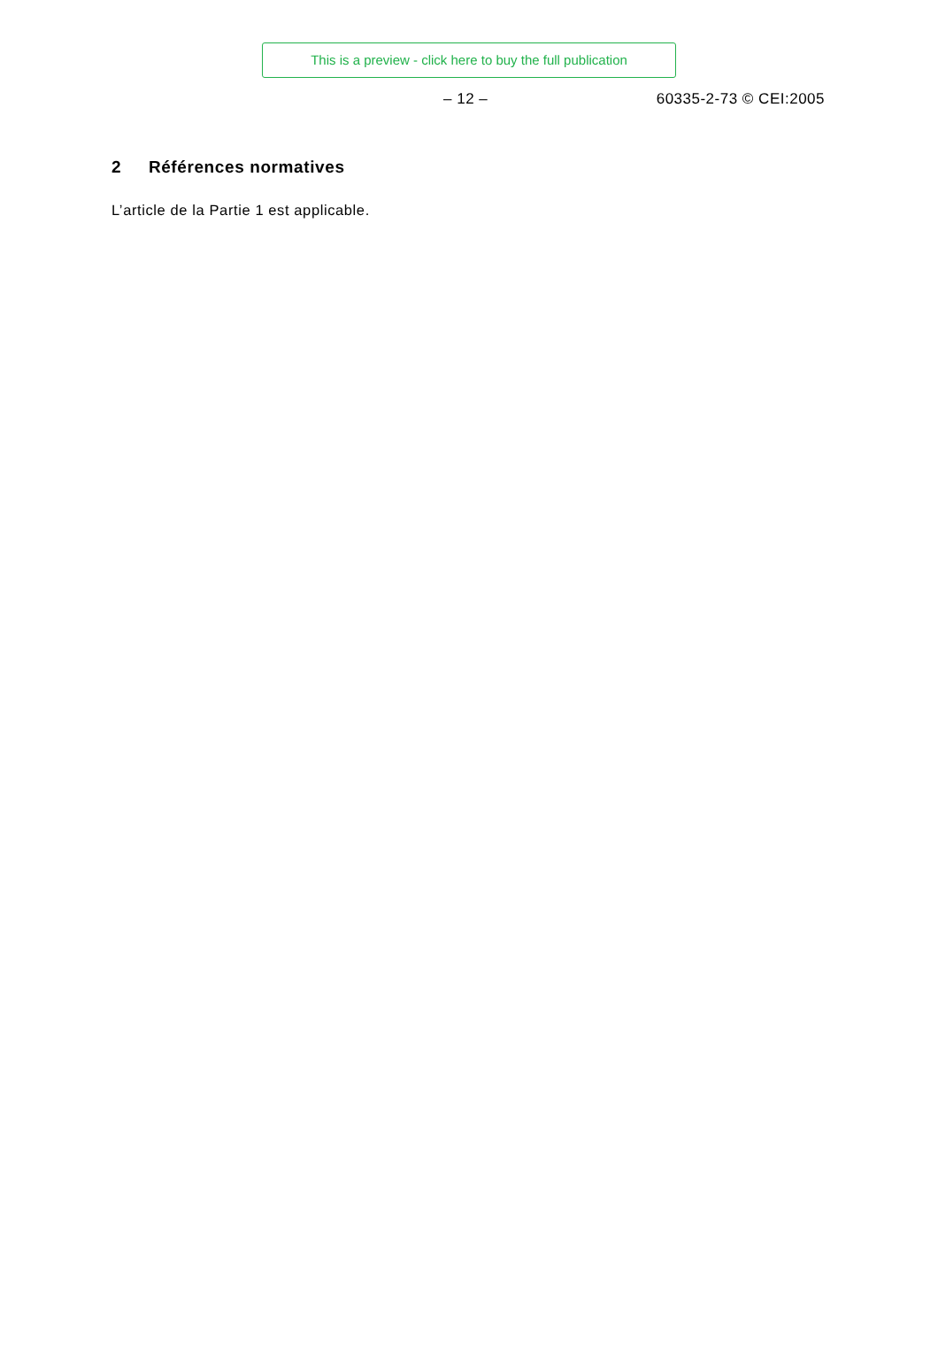This is a preview - click here to buy the full publication
– 12 – 60335-2-73 © CEI:2005
2 Références normatives
L’article de la Partie 1 est applicable.